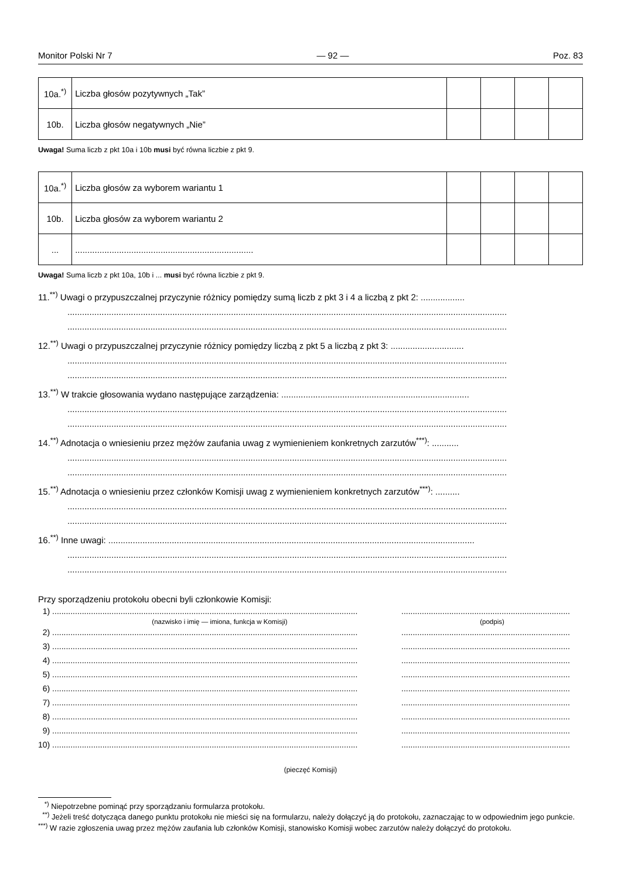Monitor Polski Nr 7 — 92 — Poz. 83
| 10a.<sup>*)</sup> | Liczba głosów pozytywnych „Tak” | | | | |
| 10b. | Liczba głosów negatywnych „Nie” | | | | |
Uwaga! Suma liczb z pkt 10a i 10b musi być równa liczbie z pkt 9.
| 10a.<sup>*)</sup> | Liczba głosów za wyborem wariantu 1 | | | | |
| 10b. | Liczba głosów za wyborem wariantu 2 | | | | |
| ... | ......................................................................... | | | | |
Uwaga! Suma liczb z pkt 10a, 10b i ... musi być równa liczbie z pkt 9.
11.<sup>**)</sup> Uwagi o przypuszczalnej przyczynie różnicy pomiędzy sumą liczb z pkt 3 i 4 a liczbą z pkt 2: ..................
....................................................................................................................................................................................
....................................................................................................................................................................................
12.<sup>**)</sup> Uwagi o przypuszczalnej przyczynie różnicy pomiędzy liczbą z pkt 5 a liczbą z pkt 3: ..............................
....................................................................................................................................................................................
....................................................................................................................................................................................
13.<sup>**)</sup> W trakcie głosowania wydano następujące zarządzenia: .............................................................................
....................................................................................................................................................................................
....................................................................................................................................................................................
14.<sup>**)</sup> Adnotacja o wniesieniu przez mężów zaufania uwag z wymienieniem konkretnych zarzutów<sup>***)</sup>: ...........
....................................................................................................................................................................................
....................................................................................................................................................................................
15.<sup>**)</sup> Adnotacja o wniesieniu przez członków Komisji uwag z wymienieniem konkretnych zarzutów<sup>***)</sup>: ..........
....................................................................................................................................................................................
....................................................................................................................................................................................
16.<sup>**)</sup> Inne uwagi: ......................................................................................................................................................
....................................................................................................................................................................................
....................................................................................................................................................................................
Przy sporządzeniu protokołu obecni byli członkowie Komisji:
1) ................................................................................................................................................................................................................
(nazwisko i imię — imiona, funkcja w Komisji) (podpis)
2) ................................................................................................................................................................................................................
3) ................................................................................................................................................................................................................
4) ................................................................................................................................................................................................................
5) ................................................................................................................................................................................................................
6) ................................................................................................................................................................................................................
7) ................................................................................................................................................................................................................
8) ................................................................................................................................................................................................................
9) ................................................................................................................................................................................................................
10) ................................................................................................................................................................................................................
(pieczęć Komisji)
<sup>*)</sup> Niepotrzebne pominąć przy sporządzaniu formularza protokołu.
<sup>**)</sup> Jeżeli treść dotycząca danego punktu protokołu nie mieści się na formularzu, należy dołączyć ją do protokołu, zaznaczając to w odpowiednim jego punkcie.
<sup>***)</sup> W razie zgłoszenia uwag przez mężów zaufania lub członków Komisji, stanowisko Komisji wobec zarzutów należy dołączyć do protokołu.